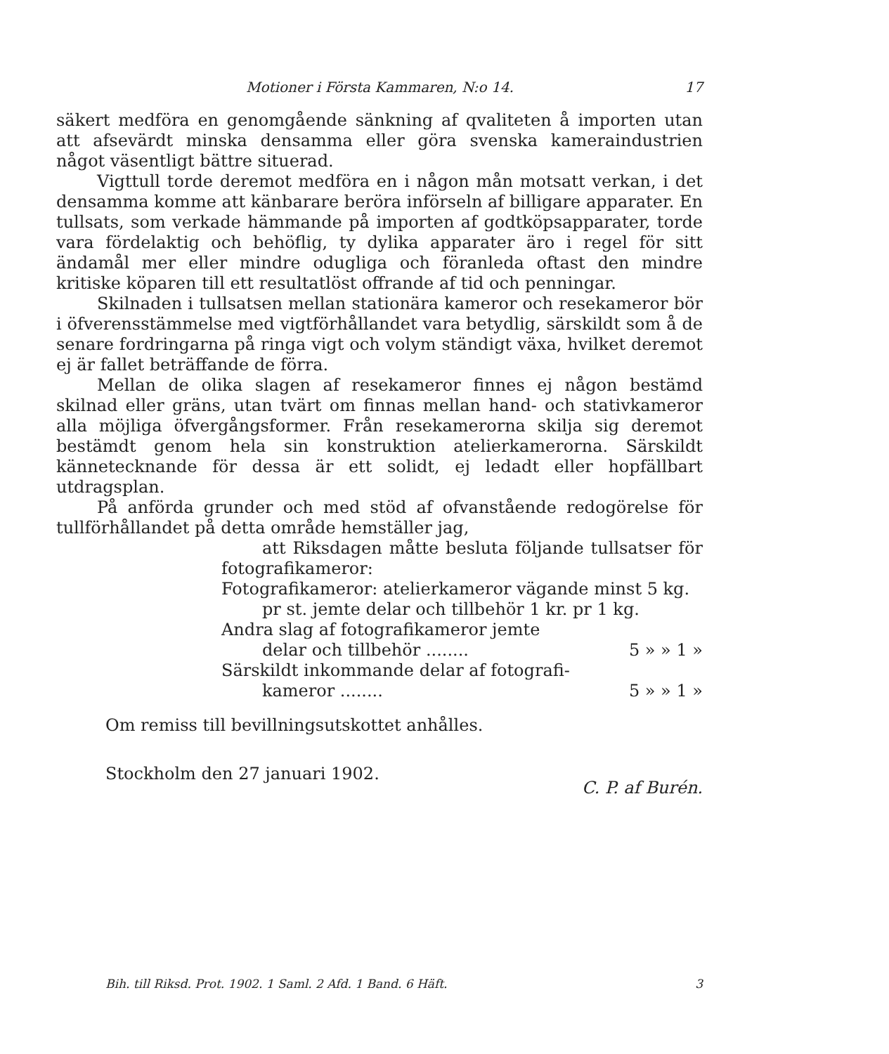Motioner i Första Kammaren, N:o 14. 17
säkert medföra en genomgående sänkning af qvaliteten å importen utan att afsevärdt minska densamma eller göra svenska kameraindustrien något väsentligt bättre situerad.
Vigttull torde deremot medföra en i någon mån motsatt verkan, i det densamma komme att känbarare beröra införseln af billigare apparater. En tullsats, som verkade hämmande på importen af godtköpsapparater, torde vara fördelaktig och behöflig, ty dylika apparater äro i regel för sitt ändamål mer eller mindre odugliga och föranleda oftast den mindre kritiske köparen till ett resultatlöst offrande af tid och penningar.
Skilnaden i tullsatsen mellan stationära kameror och resekameror bör i öfverensstämmelse med vigtförhållandet vara betydlig, särskildt som å de senare fordringarna på ringa vigt och volym ständigt växa, hvilket deremot ej är fallet beträffande de förra.
Mellan de olika slagen af resekameror finnes ej någon bestämd skilnad eller gräns, utan tvärt om finnas mellan hand- och stativkameror alla möjliga öfvergångsformer. Från resekamerorna skilja sig deremot bestämdt genom hela sin konstruktion atelierkamerorna. Särskildt kännetecknande för dessa är ett solidt, ej ledadt eller hopfällbart utdragsplan.
På anförda grunder och med stöd af ofvanstående redogörelse för tullförhållandet på detta område hemställer jag,
att Riksdagen måtte besluta följande tullsatser för fotografikameror:
Fotografikameror: atelierkameror vägande minst 5 kg.
pr st. jemte delar och tillbehör 1 kr. pr 1 kg.
Andra slag af fotografikameror jemte
delar och tillbehör ........ 5 » » 1 »
Särskildt inkommande delar af fotografi-
kameror ........ 5 » » 1 »
Om remiss till bevillningsutskottet anhålles.
Stockholm den 27 januari 1902. C. P. af Burén.
Bih. till Riksd. Prot. 1902. 1 Saml. 2 Afd. 1 Band. 6 Häft. 3